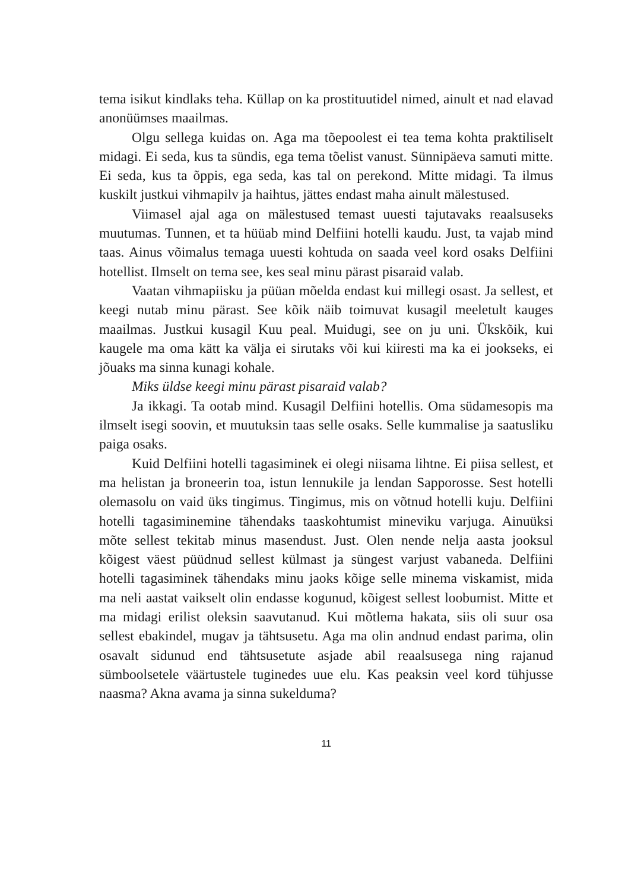tema isikut kindlaks teha. Küllap on ka prostituutidel nimed, ainult et nad elavad anonüümses maailmas.
Olgu sellega kuidas on. Aga ma tõepoolest ei tea tema kohta praktiliselt midagi. Ei seda, kus ta sündis, ega tema tõelist vanust. Sünnipäeva samuti mitte. Ei seda, kus ta õppis, ega seda, kas tal on perekond. Mitte midagi. Ta ilmus kuskilt justkui vihmapilv ja haihtus, jättes endast maha ainult mälestused.
Viimasel ajal aga on mälestused temast uuesti tajutavaks reaalsuseks muutumas. Tunnen, et ta hüüab mind Delfiini hotelli kaudu. Just, ta vajab mind taas. Ainus võimalus temaga uuesti kohtuda on saada veel kord osaks Delfiini hotellist. Ilmselt on tema see, kes seal minu pärast pisaraid valab.
Vaatan vihmapiisku ja püüan mõelda endast kui millegi osast. Ja sellest, et keegi nutab minu pärast. See kõik näib toimuvat kusagil meeletult kauges maailmas. Justkui kusagil Kuu peal. Muidugi, see on ju uni. Ükskõik, kui kaugele ma oma kätt ka välja ei sirutaks või kui kiiresti ma ka ei jookseks, ei jõuaks ma sinna kunagi kohale.
Miks üldse keegi minu pärast pisaraid valab?
Ja ikkagi. Ta ootab mind. Kusagil Delfiini hotellis. Oma südamesopis ma ilmselt isegi soovin, et muutuksin taas selle osaks. Selle kummalise ja saatusliku paiga osaks.
Kuid Delfiini hotelli tagasiminek ei olegi niisama lihtne. Ei piisa sellest, et ma helistan ja broneerin toa, istun lennukile ja lendan Sapporosse. Sest hotelli olemasolu on vaid üks tingimus. Tingimus, mis on võtnud hotelli kuju. Delfiini hotelli tagasiminemine tähendaks taaskohtumist mineviku varjuga. Ainuüksi mõte sellest tekitab minus masendust. Just. Olen nende nelja aasta jooksul kõigest väest püüdnud sellest külmast ja süngest varjust vabaneda. Delfiini hotelli tagasiminek tähendaks minu jaoks kõige selle minema viskamist, mida ma neli aastat vaikselt olin endasse kogunud, kõigest sellest loobumist. Mitte et ma midagi erilist oleksin saavutanud. Kui mõtlema hakata, siis oli suur osa sellest ebakindel, mugav ja tähtsusetu. Aga ma olin andnud endast parima, olin osavalt sidunud end tähtsusetute asjade abil reaalsusega ning rajanud sümboolsetele väärtustele tuginedes uue elu. Kas peaksin veel kord tühjusse naasma? Akna avama ja sinna sukelduma?
11